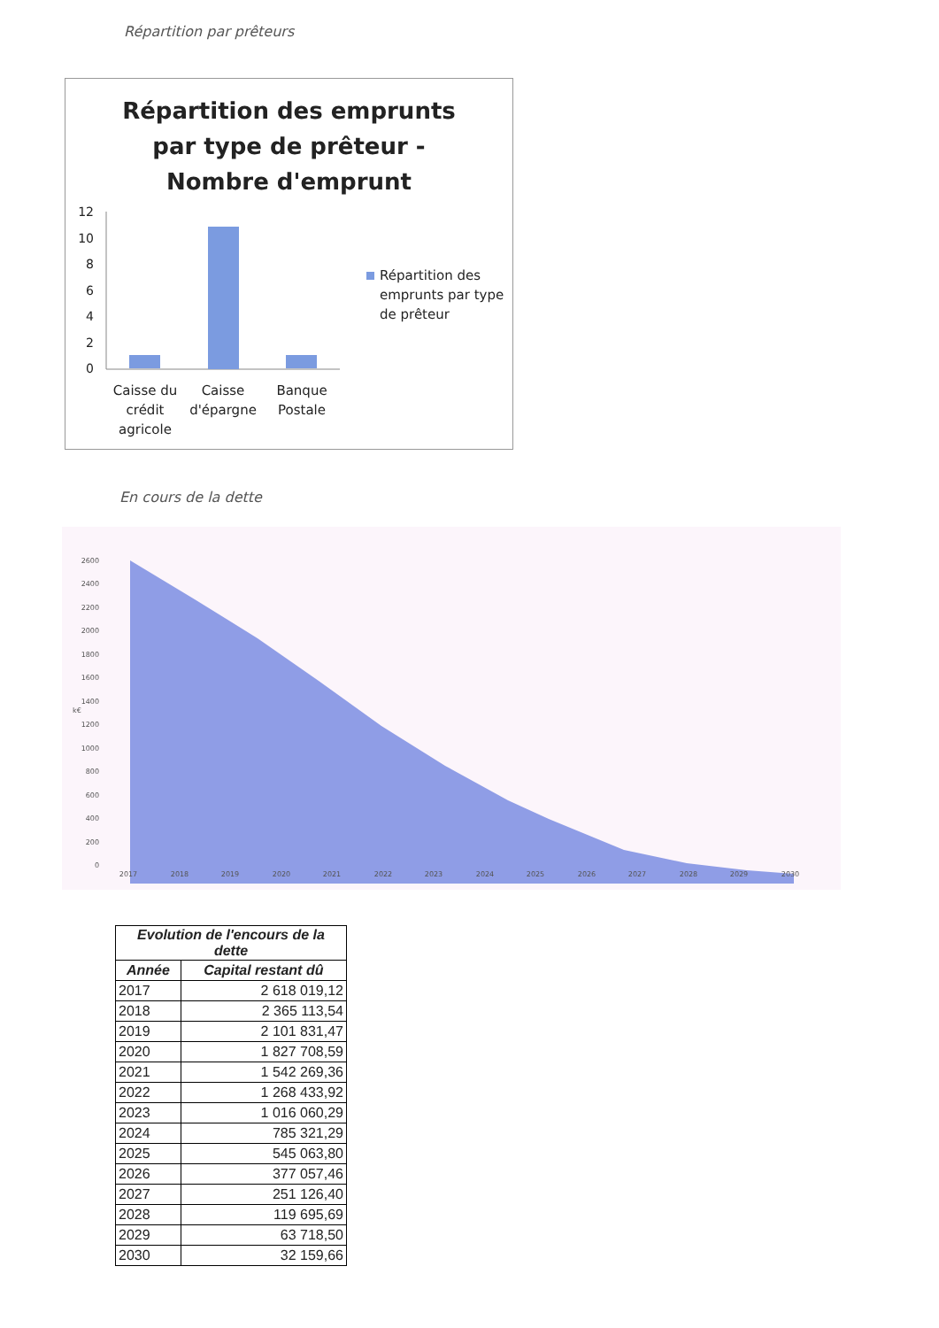Répartition par prêteurs
Répartition des emprunts par type de prêteur - Nombre d'emprunt
12
10
8
6
4
2
0
Répartition des
emprunts par type
de prêteur
Caisse du
crédit
agricole
Caisse
d'épargne
Banque
Postale
En cours de la dette
2600
2400
2200
2000
1800
1600
1400
1200
1000
800
600
400
200
0
k€
2017
2018
2019
2020
2021
2022
2023
2024
2025
2026
2027
2028
2029
2030
| Evolution de l'encours de la dette | |
| --- | --- |
| Année | Capital restant dû |
| 2017 | 2 618 019,12 |
| 2018 | 2 365 113,54 |
| 2019 | 2 101 831,47 |
| 2020 | 1 827 708,59 |
| 2021 | 1 542 269,36 |
| 2022 | 1 268 433,92 |
| 2023 | 1 016 060,29 |
| 2024 | 785 321,29 |
| 2025 | 545 063,80 |
| 2026 | 377 057,46 |
| 2027 | 251 126,40 |
| 2028 | 119 695,69 |
| 2029 | 63 718,50 |
| 2030 | 32 159,66 |